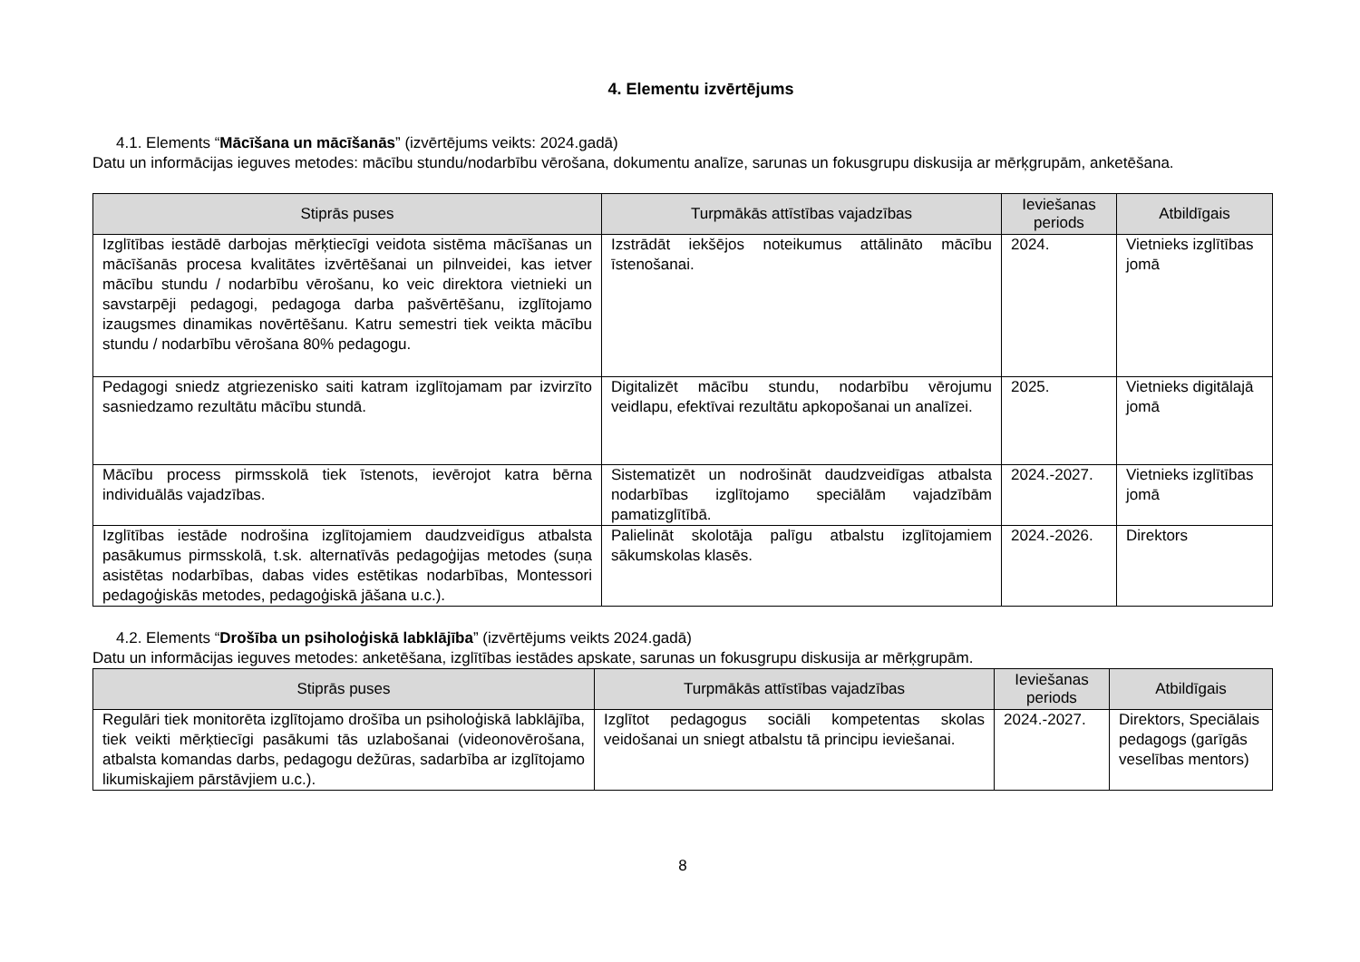4. Elementu izvērtējums
4.1. Elements “Mācīšana un mācīšanās” (izvērtējums veikts: 2024.gadā)
Datu un informācijas ieguves metodes: mācību stundu/nodarbību vērošana, dokumentu analīze, sarunas un fokusgrupu diskusija ar mērķgrupām, anketēšana.
| Stiprās puses | Turpmākās attīstības vajadzības | Ieviešanas periods | Atbildīgais |
| --- | --- | --- | --- |
| Izglītības iestādē darbojas mērķtiecīgi veidota sistēma mācīšanas un mācīšanās procesa kvalitātes izvērtēšanai un pilnveidei, kas ietver mācību stundu / nodarbību vērošanu, ko veic direktora vietnieki un savstarpēji pedagogi, pedagoga darba pašvērtēšanu, izglītojamo izaugsmes dinamikas novērtēšanu. Katru semestri tiek veikta mācību stundu / nodarbību vērošana 80% pedagogu. | Izstrādāt iekšējos noteikumus attālināto mācību īstenošanai. | 2024. | Vietnieks izglītības jomā |
| Pedagogi sniedz atgriezenisko saiti katram izglītojamam par izvirzīto sasniedzamo rezultātu mācību stundā. | Digitalizēt mācību stundu, nodarbību vērojumu veidlapu, efektīvai rezultātu apkopošanai un analīzei. | 2025. | Vietnieks digitālajā jomā |
| Mācību process pirmsskolā tiek īstenots, ievērojot katra bērna individuālās vajadzības. | Sistematizēt un nodrošināt daudzveidīgas atbalsta nodarbības izglītojamo speciālām vajadzībām pamatizglītībā. | 2024.-2027. | Vietnieks izglītības jomā |
| Izglītības iestāde nodrošina izglītojamiem daudzveidīgus atbalsta pasākumus pirmsskolā, t.sk. alternatīvās pedagoģijas metodes (suņa asistētas nodarbības, dabas vides estētikas nodarbības, Montessori pedagoģiskās metodes, pedagoģiskā jāšana u.c.). | Palielināt skolotāja palīgu atbalstu izglītojamiem sākumskolas klasēs. | 2024.-2026. | Direktors |
4.2. Elements “Drošība un psiholoģiskā labklājība” (izvērtējums veikts 2024.gadā)
Datu un informācijas ieguves metodes: anketēšana, izglītības iestādes apskate, sarunas un fokusgrupu diskusija ar mērķgrupām.
| Stiprās puses | Turpmākās attīstības vajadzības | Ieviešanas periods | Atbildīgais |
| --- | --- | --- | --- |
| Regulāri tiek monitorēta izglītojamo drošība un psiholoģiskā labklājība, tiek veikti mērķtiecīgi pasākumi tās uzlabošanai (videonovērošana, atbalsta komandas darbs, pedagogu dežūras, sadarbība ar izglītojamo likumiskajiem pārstāvjiem u.c.). | Izglītot pedagogus sociāli kompetentas skolas veidošanai un sniegt atbalstu tā principu ieviešanai. | 2024.-2027. | Direktors, Speciālais pedagogs (garīgās veselības mentors) |
8